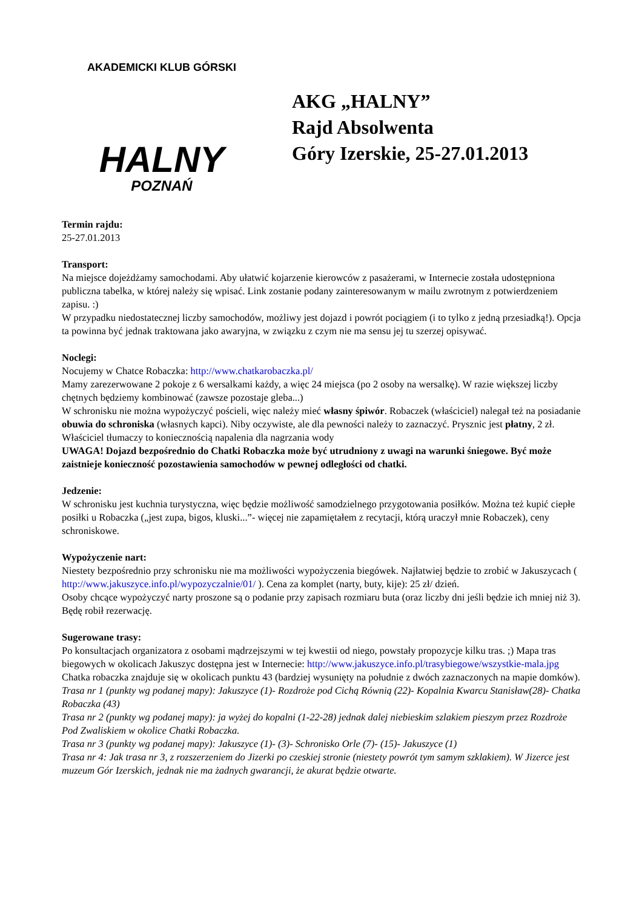AKADEMICKI KLUB GÓRSKI
HALNY
POZNAŃ
AKG „HALNY”
Rajd Absolwenta
Góry Izerskie, 25-27.01.2013
Termin rajdu:
25-27.01.2013
Transport:
Na miejsce dojeżdżamy samochodami. Aby ułatwić kojarzenie kierowców z pasażerami, w Internecie została udostępniona publiczna tabelka, w której należy się wpisać. Link zostanie podany zainteresowanym w mailu zwrotnym z potwierdzeniem zapisu. :)
W przypadku niedostatecznej liczby samochodów, możliwy jest dojazd i powrót pociągiem (i to tylko z jedną przesiadką!). Opcja ta powinna być jednak traktowana jako awaryjna, w związku z czym nie ma sensu jej tu szerzej opisywać.
Noclegi:
Nocujemy w Chatce Robaczka: http://www.chatkarobaczka.pl/
Mamy zarezerwowane 2 pokoje z 6 wersalkami każdy, a więc 24 miejsca (po 2 osoby na wersalkę). W razie większej liczby chętnych będziemy kombinować (zawsze pozostaje gleba...)
W schronisku nie można wypożyczyć pościeli, więc należy mieć własny śpiwór. Robaczek (właściciel) nalegał też na posiadanie obuwia do schroniska (własnych kapci). Niby oczywiste, ale dla pewności należy to zaznaczyć. Prysznic jest płatny, 2 zł. Właściciel tłumaczy to koniecznością napalenia dla nagrzania wody
UWAGA! Dojazd bezpośrednio do Chatki Robaczka może być utrudniony z uwagi na warunki śniegowe. Być może zaistnieje konieczność pozostawienia samochodów w pewnej odległości od chatki.
Jedzenie:
W schronisku jest kuchnia turystyczna, więc będzie możliwość samodzielnego przygotowania posiłków. Można też kupić ciepłe posiłki u Robaczka („jest zupa, bigos, kluski...”- więcej nie zapamiętałem z recytacji, którą uraczył mnie Robaczek), ceny schroniskowe.
Wypożyczenie nart:
Niestety bezpośrednio przy schronisku nie ma możliwości wypożyczenia biegówek. Najłatwiej będzie to zrobić w Jakuszycach ( http://www.jakuszyce.info.pl/wypozyczalnie/01/ ). Cena za komplet (narty, buty, kije): 25 zł/ dzień.
Osoby chcące wypożyczyć narty proszone są o podanie przy zapisach rozmiaru buta (oraz liczby dni jeśli będzie ich mniej niż 3). Będę robił rezerwację.
Sugerowane trasy:
Po konsultacjach organizatora z osobami mądrzejszymi w tej kwestii od niego, powstały propozycje kilku tras. ;) Mapa tras biegowych w okolicach Jakuszyc dostępna jest w Internecie: http://www.jakuszyce.info.pl/trasybiegowe/wszystkie-mala.jpg Chatka robaczka znajduje się w okolicach punktu 43 (bardziej wysunięty na południe z dwóch zaznaczonych na mapie domków).
Trasa nr 1 (punkty wg podanej mapy): Jakuszyce (1)- Rozdroże pod Cichą Równią (22)- Kopalnia Kwarcu Stanisław(28)- Chatka Robaczka (43)
Trasa nr 2 (punkty wg podanej mapy): ja wyżej do kopalni (1-22-28) jednak dalej niebieskim szlakiem pieszym przez Rozdroże Pod Zwaliskiem w okolice Chatki Robaczka.
Trasa nr 3 (punkty wg podanej mapy): Jakuszyce (1)- (3)- Schronisko Orle (7)- (15)- Jakuszyce (1)
Trasa nr 4: Jak trasa nr 3, z rozszerzeniem do Jizerki po czeskiej stronie (niestety powrót tym samym szklakiem). W Jizerce jest muzeum Gór Izerskich, jednak nie ma żadnych gwarancji, że akurat będzie otwarte.